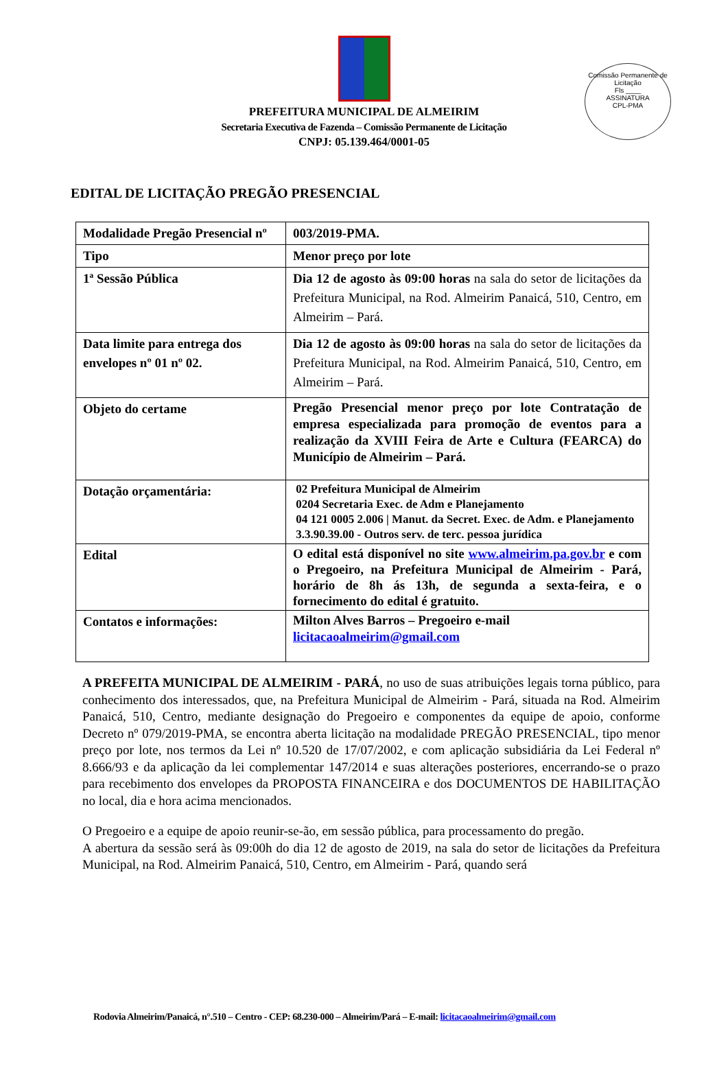Comissão Permanente de Licitação
Fls ____
ASSINATURA
CPL-PMA
PREFEITURA MUNICIPAL DE ALMEIRIM
Secretaria Executiva de Fazenda – Comissão Permanente de Licitação
CNPJ: 05.139.464/0001-05
EDITAL DE LICITAÇÃO PREGÃO PRESENCIAL
| Modalidade Pregão Presencial nº | 003/2019-PMA. |
| Tipo | Menor preço por lote |
| 1ª Sessão Pública | Dia 12 de agosto às 09:00 horas na sala do setor de licitações da Prefeitura Municipal, na Rod. Almeirim Panaicá, 510, Centro, em Almeirim – Pará. |
| Data limite para entrega dos envelopes nº 01 nº 02. | Dia 12 de agosto às 09:00 horas na sala do setor de licitações da Prefeitura Municipal, na Rod. Almeirim Panaicá, 510, Centro, em Almeirim – Pará. |
| Objeto do certame | Pregão Presencial menor preço por lote Contratação de empresa especializada para promoção de eventos para a realização da XVIII Feira de Arte e Cultura (FEARCA) do Município de Almeirim – Pará. |
| Dotação orçamentária: | 02 Prefeitura Municipal de Almeirim 0204 Secretaria Exec. de Adm e Planejamento 04 121 0005 2.006 / Manut. da Secret. Exec. de Adm. e Planejamento 3.3.90.39.00 - Outros serv. de terc. pessoa jurídica |
| Edital | O edital está disponível no site www.almeirim.pa.gov.br e com o Pregoeiro, na Prefeitura Municipal de Almeirim - Pará, horário de 8h ás 13h, de segunda a sexta-feira, e o fornecimento do edital é gratuito. |
| Contatos e informações: | Milton Alves Barros – Pregoeiro e-mail licitacaoalmeirim@gmail.com |
A PREFEITA MUNICIPAL DE ALMEIRIM - PARÁ, no uso de suas atribuições legais torna público, para conhecimento dos interessados, que, na Prefeitura Municipal de Almeirim - Pará, situada na Rod. Almeirim Panaicá, 510, Centro, mediante designação do Pregoeiro e componentes da equipe de apoio, conforme Decreto nº 079/2019-PMA, se encontra aberta licitação na modalidade PREGÃO PRESENCIAL, tipo menor preço por lote, nos termos da Lei nº 10.520 de 17/07/2002, e com aplicação subsidiária da Lei Federal nº 8.666/93 e da aplicação da lei complementar 147/2014 e suas alterações posteriores, encerrando-se o prazo para recebimento dos envelopes da PROPOSTA FINANCEIRA e dos DOCUMENTOS DE HABILITAÇÃO no local, dia e hora acima mencionados.
O Pregoeiro e a equipe de apoio reunir-se-ão, em sessão pública, para processamento do pregão.
A abertura da sessão será às 09:00h do dia 12 de agosto de 2019, na sala do setor de licitações da Prefeitura Municipal, na Rod. Almeirim Panaicá, 510, Centro, em Almeirim - Pará, quando será
Rodovia Almeirim/Panaicá, n°.510 – Centro - CEP: 68.230-000 – Almeirim/Pará – E-mail: licitacaoalmeirim@gmail.com